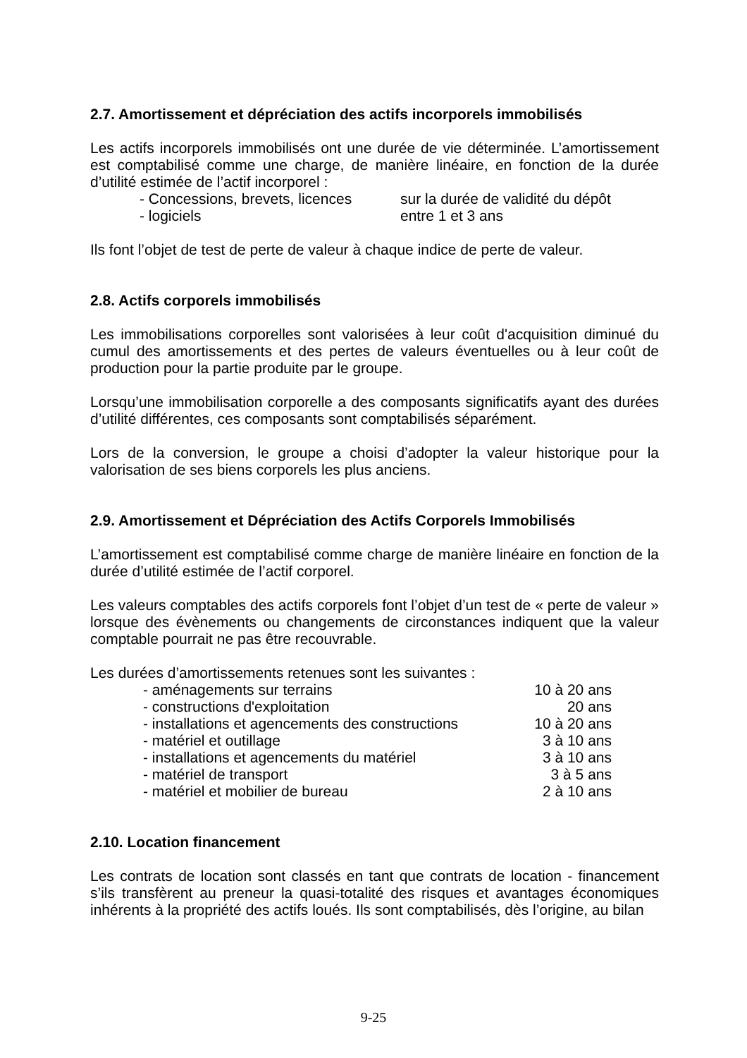2.7. Amortissement et dépréciation des actifs incorporels immobilisés
Les actifs incorporels immobilisés ont une durée de vie déterminée. L’amortissement est comptabilisé comme une charge, de manière linéaire, en fonction de la durée d’utilité estimée de l’actif incorporel :
| - Concessions, brevets, licences | sur la durée de validité du dépôt |
| - logiciels | entre 1 et 3 ans |
Ils font l’objet de test de perte de valeur à chaque indice de perte de valeur.
2.8. Actifs corporels immobilisés
Les immobilisations corporelles sont valorisées à leur coût d'acquisition diminué du cumul des amortissements et des pertes de valeurs éventuelles ou à leur coût de production pour la partie produite par le groupe.
Lorsqu’une immobilisation corporelle a des composants significatifs ayant des durées d’utilité différentes, ces composants sont comptabilisés séparément.
Lors de la conversion, le groupe a choisi d’adopter la valeur historique pour la valorisation de ses biens corporels les plus anciens.
2.9. Amortissement et Dépréciation des Actifs Corporels Immobilisés
L’amortissement est comptabilisé comme charge de manière linéaire en fonction de la durée d’utilité estimée de l’actif corporel.
Les valeurs comptables des actifs corporels font l’objet d’un test de « perte de valeur » lorsque des évènements ou changements de circonstances indiquent que la valeur comptable pourrait ne pas être recouvrable.
Les durées d’amortissements retenues sont les suivantes :
| - aménagements sur terrains | 10 à 20 ans |
| - constructions d'exploitation | 20 ans |
| - installations et agencements des constructions | 10 à 20 ans |
| - matériel et outillage | 3 à 10 ans |
| - installations et agencements du matériel | 3 à 10 ans |
| - matériel de transport | 3 à 5 ans |
| - matériel et mobilier de bureau | 2 à 10 ans |
2.10. Location financement
Les contrats de location sont classés en tant que contrats de location - financement s’ils transfèrent au preneur la quasi-totalité des risques et avantages économiques inhérents à la propriété des actifs loués. Ils sont comptabilisés, dès l’origine, au bilan
9-25